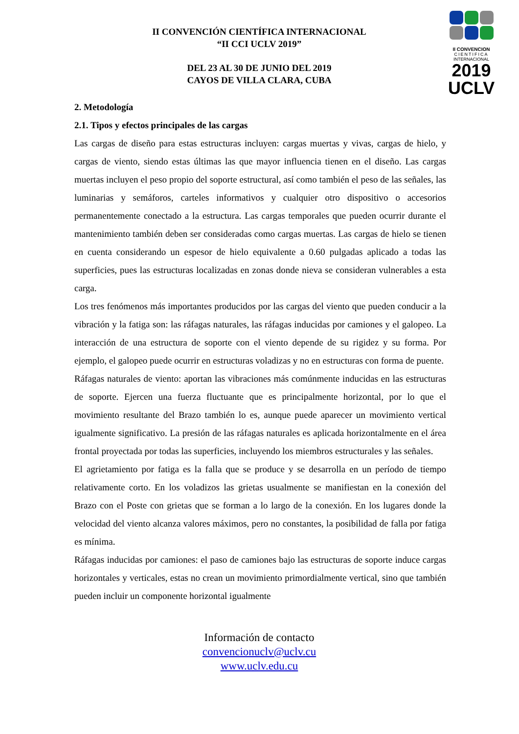II CONVENCION
CIENTIFICA
INTERNACIONAL
2019
UCLV
II CONVENCIÓN CIENTÍFICA INTERNACIONAL
“II CCI UCLV 2019”
DEL 23 AL 30 DE JUNIO DEL 2019
CAYOS DE VILLA CLARA, CUBA
2. Metodología
2.1. Tipos y efectos principales de las cargas
Las cargas de diseño para estas estructuras incluyen: cargas muertas y vivas, cargas de hielo, y cargas de viento, siendo estas últimas las que mayor influencia tienen en el diseño. Las cargas muertas incluyen el peso propio del soporte estructural, así como también el peso de las señales, las luminarias y semáforos, carteles informativos y cualquier otro dispositivo o accesorios permanentemente conectado a la estructura. Las cargas temporales que pueden ocurrir durante el mantenimiento también deben ser consideradas como cargas muertas. Las cargas de hielo se tienen en cuenta considerando un espesor de hielo equivalente a 0.60 pulgadas aplicado a todas las superficies, pues las estructuras localizadas en zonas donde nieva se consideran vulnerables a esta carga.
Los tres fenómenos más importantes producidos por las cargas del viento que pueden conducir a la vibración y la fatiga son: las ráfagas naturales, las ráfagas inducidas por camiones y el galopeo. La interacción de una estructura de soporte con el viento depende de su rigidez y su forma. Por ejemplo, el galopeo puede ocurrir en estructuras voladizas y no en estructuras con forma de puente.
Ráfagas naturales de viento: aportan las vibraciones más comúnmente inducidas en las estructuras de soporte. Ejercen una fuerza fluctuante que es principalmente horizontal, por lo que el movimiento resultante del Brazo también lo es, aunque puede aparecer un movimiento vertical igualmente significativo. La presión de las ráfagas naturales es aplicada horizontalmente en el área frontal proyectada por todas las superficies, incluyendo los miembros estructurales y las señales.
El agrietamiento por fatiga es la falla que se produce y se desarrolla en un período de tiempo relativamente corto. En los voladizos las grietas usualmente se manifiestan en la conexión del Brazo con el Poste con grietas que se forman a lo largo de la conexión. En los lugares donde la velocidad del viento alcanza valores máximos, pero no constantes, la posibilidad de falla por fatiga es mínima.
Ráfagas inducidas por camiones: el paso de camiones bajo las estructuras de soporte induce cargas horizontales y verticales, estas no crean un movimiento primordialmente vertical, sino que también pueden incluir un componente horizontal igualmente
Información de contacto
convencionuclv@uclv.cu
www.uclv.edu.cu